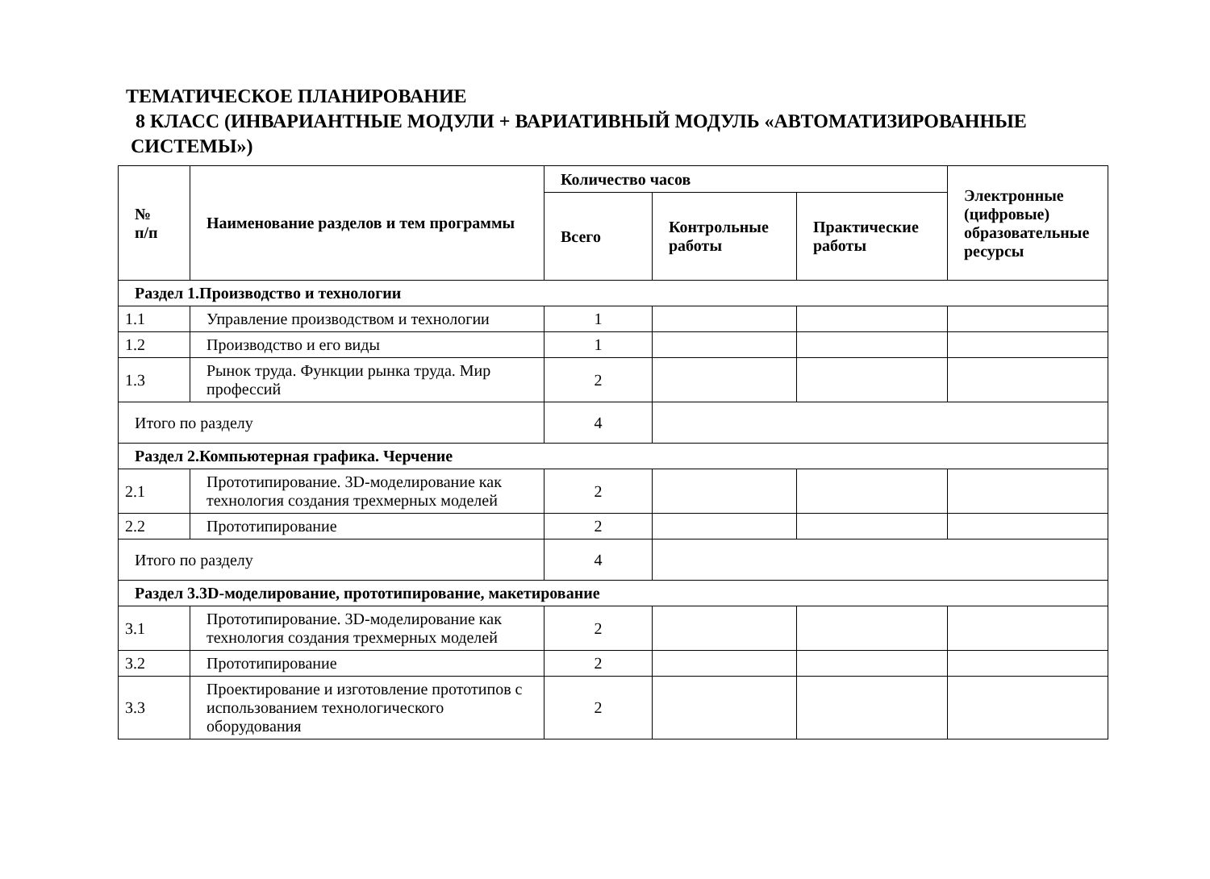ТЕМАТИЧЕСКОЕ ПЛАНИРОВАНИЕ
8 КЛАСС (ИНВАРИАНТНЫЕ МОДУЛИ + ВАРИАТИВНЫЙ МОДУЛЬ «АВТОМАТИЗИРОВАННЫЕ
СИСТЕМЫ»)
| № п/п | Наименование разделов и тем программы | Количество часов | | | Электронные (цифровые) образовательные ресурсы |
| --- | --- | --- | --- | --- | --- |
| | | Всего | Контрольные работы | Практические работы | |
| Раздел 1.Производство и технологии | | | | | |
| 1.1 | Управление производством и технологии | 1 | | | |
| 1.2 | Производство и его виды | 1 | | | |
| 1.3 | Рынок труда. Функции рынка труда. Мир профессий | 2 | | | |
| Итого по разделу | | 4 | | | |
| Раздел 2.Компьютерная графика. Черчение | | | | | |
| 2.1 | Прототипирование. 3D-моделирование как технология создания трехмерных моделей | 2 | | | |
| 2.2 | Прототипирование | 2 | | | |
| Итого по разделу | | 4 | | | |
| Раздел 3.3D-моделирование, прототипирование, макетирование | | | | | |
| 3.1 | Прототипирование. 3D-моделирование как технология создания трехмерных моделей | 2 | | | |
| 3.2 | Прототипирование | 2 | | | |
| 3.3 | Проектирование и изготовление прототипов с использованием технологического оборудования | 2 | | | |